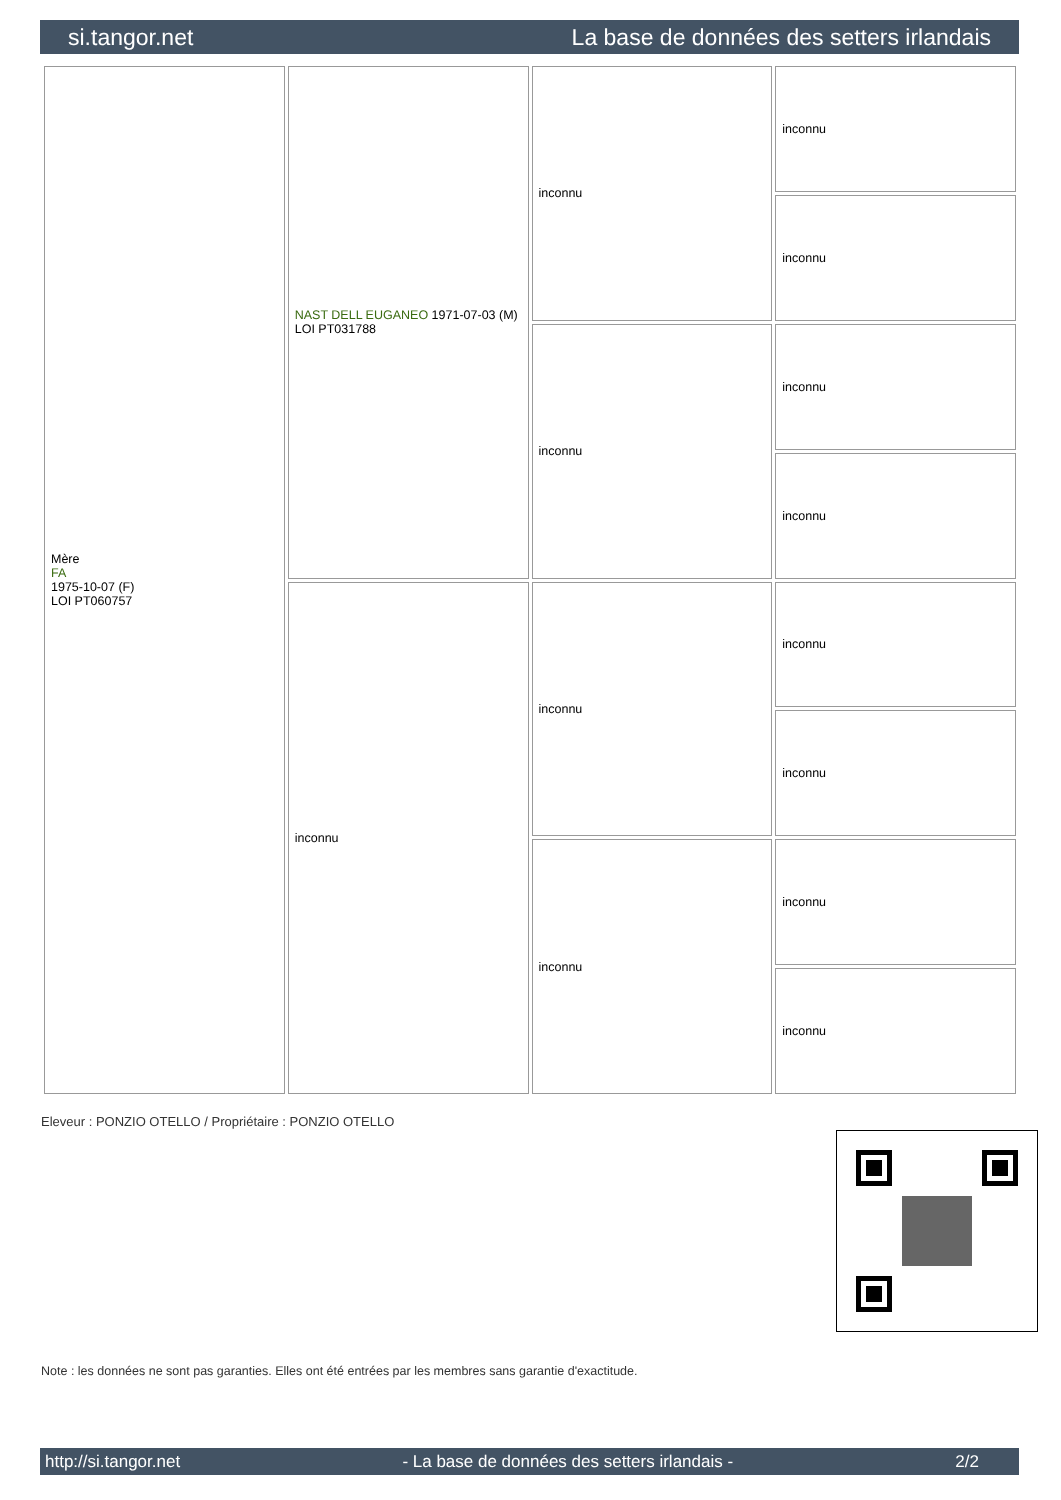si.tangor.net La base de données des setters irlandais
| Mère FA 1975-10-07 (F) LOI PT060757 | NAST DELL EUGANEO 1971-07-03 (M) LOI PT031788 | inconnu | inconnu |
| | | | inconnu |
| | | inconnu | inconnu |
| | | | inconnu |
| | inconnu | inconnu | inconnu |
| | | | inconnu |
| | | inconnu | inconnu |
| | | | inconnu |
Eleveur : PONZIO OTELLO / Propriétaire : PONZIO OTELLO
Note : les données ne sont pas garanties. Elles ont été entrées par les membres sans garantie d'exactitude.
http://si.tangor.net - La base de données des setters irlandais - 2/2